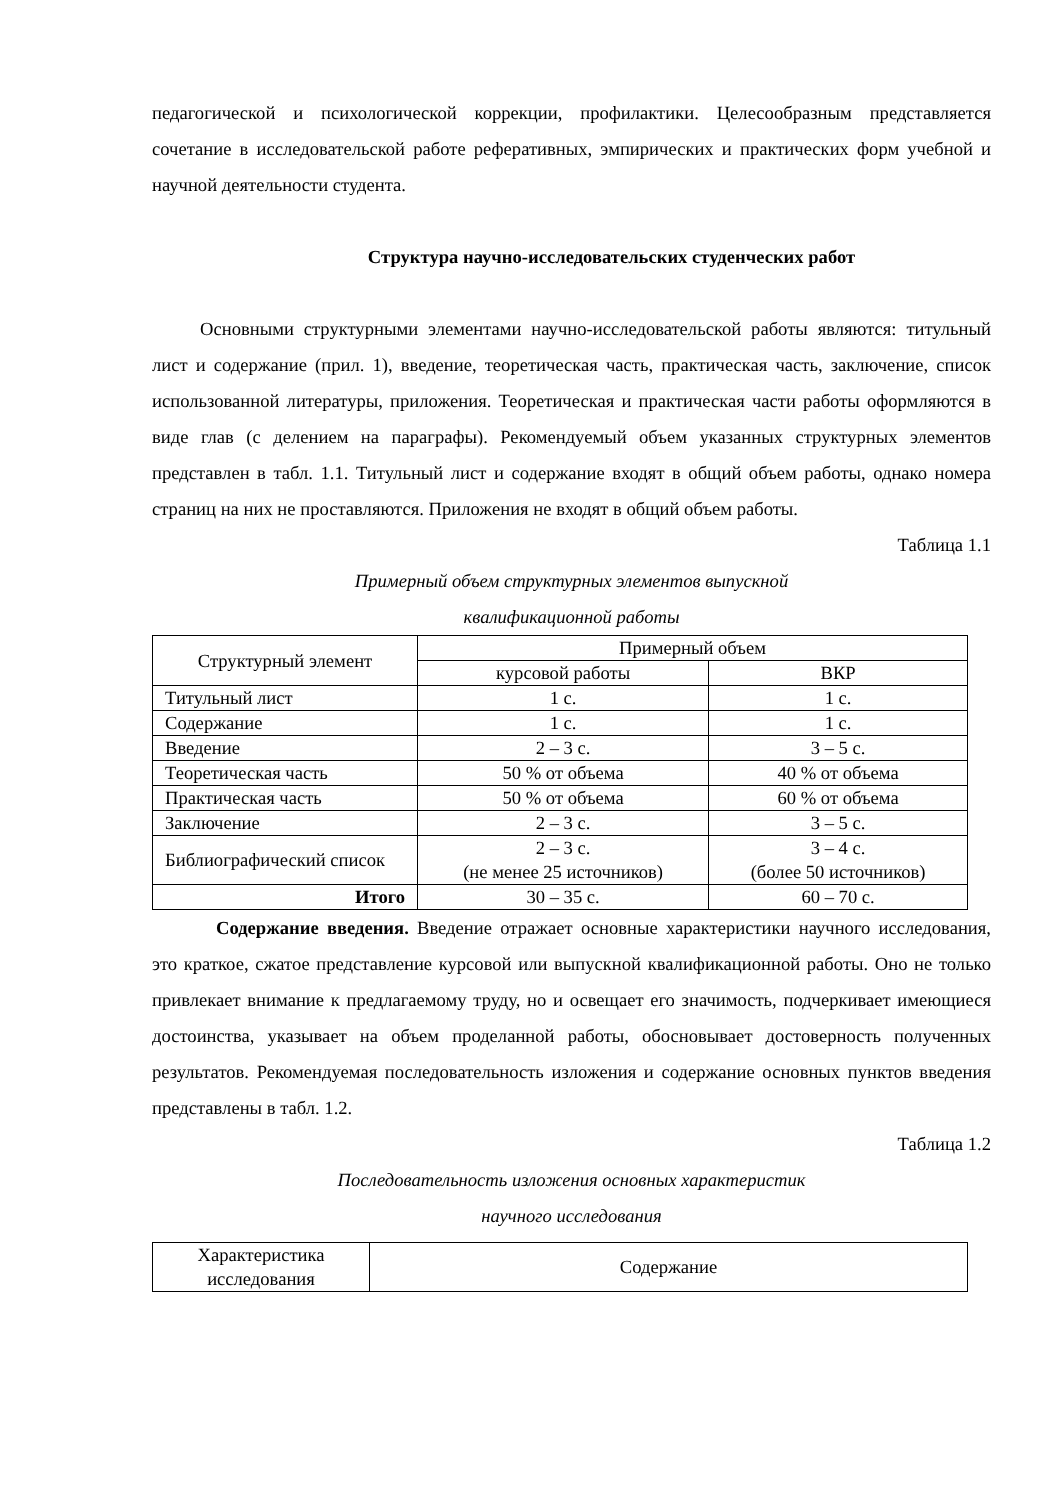педагогической и психологической коррекции, профилактики. Целесообразным представляется сочетание в исследовательской работе реферативных, эмпирических и практических форм учебной и научной деятельности студента.
Структура научно-исследовательских студенческих работ
Основными структурными элементами научно-исследовательской работы являются: титульный лист и содержание (прил. 1), введение, теоретическая часть, практическая часть, заключение, список использованной литературы, приложения. Теоретическая и практическая части работы оформляются в виде глав (с делением на параграфы). Рекомендуемый объем указанных структурных элементов представлен в табл. 1.1. Титульный лист и содержание входят в общий объем работы, однако номера страниц на них не проставляются. Приложения не входят в общий объем работы.
Таблица 1.1
Примерный объем структурных элементов выпускной
квалификационной работы
| Структурный элемент | Примерный объем | |
| --- | --- | --- |
| | курсовой работы | ВКР |
| Титульный лист | 1 с. | 1 с. |
| Содержание | 1 с. | 1 с. |
| Введение | 2 – 3 с. | 3 – 5 с. |
| Теоретическая часть | 50 % от объема | 40 % от объема |
| Практическая часть | 50 % от объема | 60 % от объема |
| Заключение | 2 – 3 с. | 3 – 5 с. |
| Библиографический список | 2 – 3 с. (не менее 25 источников) | 3 – 4 с. (более 50 источников) |
| Итого | 30 – 35 с. | 60 – 70 с. |
Содержание введения. Введение отражает основные характеристики научного исследования, это краткое, сжатое представление курсовой или выпускной квалификационной работы. Оно не только привлекает внимание к предлагаемому труду, но и освещает его значимость, подчеркивает имеющиеся достоинства, указывает на объем проделанной работы, обосновывает достоверность полученных результатов. Рекомендуемая последовательность изложения и содержание основных пунктов введения представлены в табл. 1.2.
Таблица 1.2
Последовательность изложения основных характеристик
научного исследования
| Характеристика исследования | Содержание |
| --- | --- |